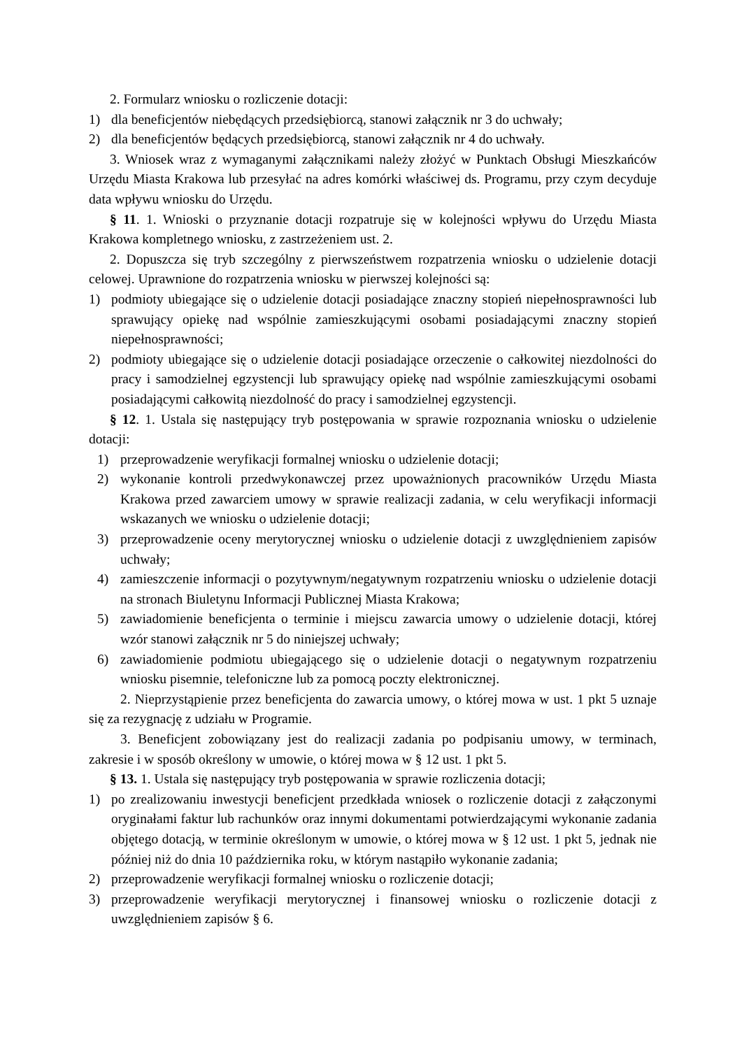2. Formularz wniosku o rozliczenie dotacji:
1) dla beneficjentów niebędących przedsiębiorcą, stanowi załącznik nr 3 do uchwały;
2) dla beneficjentów będących przedsiębiorcą, stanowi załącznik nr 4 do uchwały.
3. Wniosek wraz z wymaganymi załącznikami należy złożyć w Punktach Obsługi Mieszkańców Urzędu Miasta Krakowa lub przesyłać na adres komórki właściwej ds. Programu, przy czym decyduje data wpływu wniosku do Urzędu.
§ 11. 1. Wnioski o przyznanie dotacji rozpatruje się w kolejności wpływu do Urzędu Miasta Krakowa kompletnego wniosku, z zastrzeżeniem ust. 2.
2. Dopuszcza się tryb szczególny z pierwszeństwem rozpatrzenia wniosku o udzielenie dotacji celowej. Uprawnione do rozpatrzenia wniosku w pierwszej kolejności są:
1) podmioty ubiegające się o udzielenie dotacji posiadające znaczny stopień niepełnosprawności lub sprawujący opiekę nad wspólnie zamieszkującymi osobami posiadającymi znaczny stopień niepełnosprawności;
2) podmioty ubiegające się o udzielenie dotacji posiadające orzeczenie o całkowitej niezdolności do pracy i samodzielnej egzystencji lub sprawujący opiekę nad wspólnie zamieszkującymi osobami posiadającymi całkowitą niezdolność do pracy i samodzielnej egzystencji.
§ 12. 1. Ustala się następujący tryb postępowania w sprawie rozpoznania wniosku o udzielenie dotacji:
1) przeprowadzenie weryfikacji formalnej wniosku o udzielenie dotacji;
2) wykonanie kontroli przedwykonawczej przez upoważnionych pracowników Urzędu Miasta Krakowa przed zawarciem umowy w sprawie realizacji zadania, w celu weryfikacji informacji wskazanych we wniosku o udzielenie dotacji;
3) przeprowadzenie oceny merytorycznej wniosku o udzielenie dotacji z uwzględnieniem zapisów uchwały;
4) zamieszczenie informacji o pozytywnym/negatywnym rozpatrzeniu wniosku o udzielenie dotacji na stronach Biuletynu Informacji Publicznej Miasta Krakowa;
5) zawiadomienie beneficjenta o terminie i miejscu zawarcia umowy o udzielenie dotacji, której wzór stanowi załącznik nr 5 do niniejszej uchwały;
6) zawiadomienie podmiotu ubiegającego się o udzielenie dotacji o negatywnym rozpatrzeniu wniosku pisemnie, telefoniczne lub za pomocą poczty elektronicznej.
2. Nieprzystąpienie przez beneficjenta do zawarcia umowy, o której mowa w ust. 1 pkt 5 uznaje się za rezygnację z udziału w Programie.
3. Beneficjent zobowiązany jest do realizacji zadania po podpisaniu umowy, w terminach, zakresie i w sposób określony w umowie, o której mowa w § 12 ust. 1 pkt 5.
§ 13. 1. Ustala się następujący tryb postępowania w sprawie rozliczenia dotacji;
1) po zrealizowaniu inwestycji beneficjent przedkłada wniosek o rozliczenie dotacji z załączonymi oryginałami faktur lub rachunków oraz innymi dokumentami potwierdzającymi wykonanie zadania objętego dotacją, w terminie określonym w umowie, o której mowa w § 12 ust. 1 pkt 5, jednak nie później niż do dnia 10 października roku, w którym nastąpiło wykonanie zadania;
2) przeprowadzenie weryfikacji formalnej wniosku o rozliczenie dotacji;
3) przeprowadzenie weryfikacji merytorycznej i finansowej wniosku o rozliczenie dotacji z uwzględnieniem zapisów § 6.